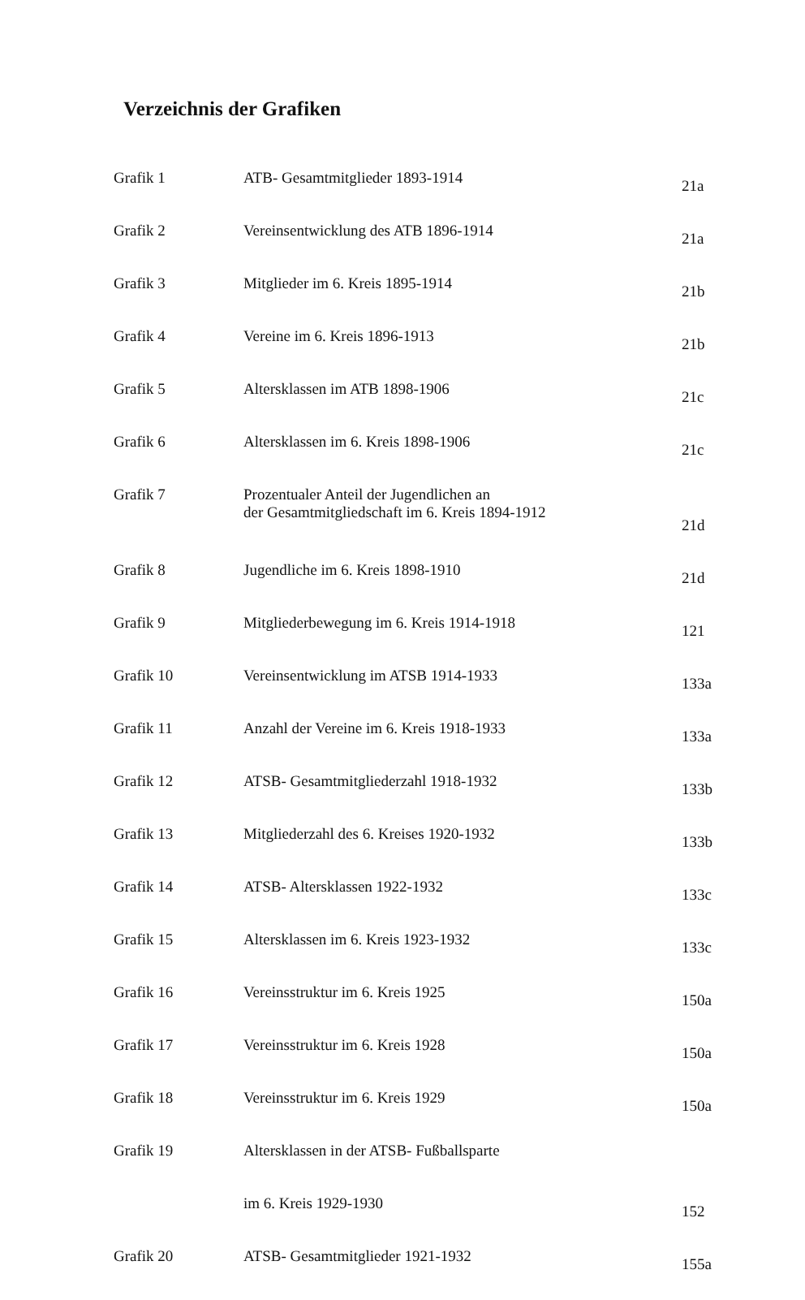Verzeichnis der Grafiken
| Grafik 1 | ATB- Gesamtmitglieder 1893-1914 | 21a |
| Grafik 2 | Vereinsentwicklung des ATB 1896-1914 | 21a |
| Grafik 3 | Mitglieder im 6. Kreis 1895-1914 | 21b |
| Grafik 4 | Vereine im 6. Kreis 1896-1913 | 21b |
| Grafik 5 | Altersklassen im ATB 1898-1906 | 21c |
| Grafik 6 | Altersklassen im 6. Kreis 1898-1906 | 21c |
| Grafik 7 | Prozentualer Anteil der Jugendlichen an der Gesamtmitgliedschaft im 6. Kreis 1894-1912 | 21d |
| Grafik 8 | Jugendliche im 6. Kreis 1898-1910 | 21d |
| Grafik 9 | Mitgliederbewegung im 6. Kreis 1914-1918 | 121 |
| Grafik 10 | Vereinsentwicklung im ATSB 1914-1933 | 133a |
| Grafik 11 | Anzahl der Vereine im 6. Kreis 1918-1933 | 133a |
| Grafik 12 | ATSB- Gesamtmitgliederzahl 1918-1932 | 133b |
| Grafik 13 | Mitgliederzahl des 6. Kreises 1920-1932 | 133b |
| Grafik 14 | ATSB- Altersklassen 1922-1932 | 133c |
| Grafik 15 | Altersklassen im 6. Kreis 1923-1932 | 133c |
| Grafik 16 | Vereinsstruktur im 6. Kreis 1925 | 150a |
| Grafik 17 | Vereinsstruktur im 6. Kreis 1928 | 150a |
| Grafik 18 | Vereinsstruktur im 6. Kreis 1929 | 150a |
| Grafik 19 | Altersklassen in der ATSB- Fußballsparte | |
| | im 6. Kreis 1929-1930 | 152 |
| Grafik 20 | ATSB- Gesamtmitglieder 1921-1932 | 155a |